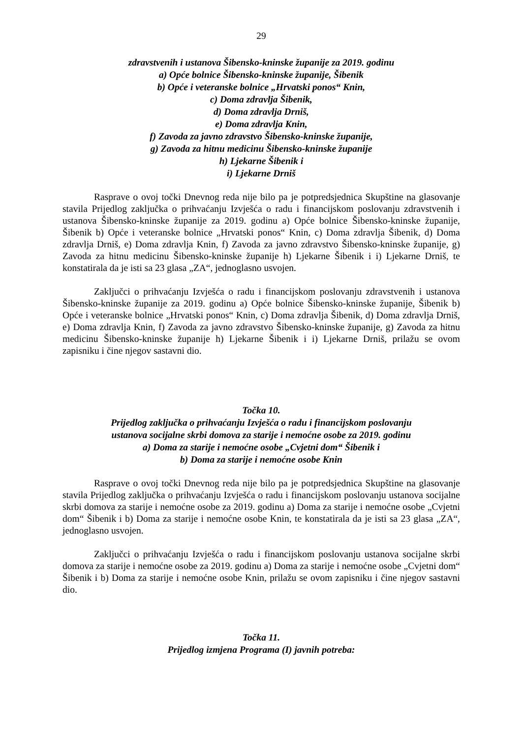29
zdravstvenih i ustanova Šibensko-kninske županije za 2019. godinu
a) Opće bolnice Šibensko-kninske županije, Šibenik
b) Opće i veteranske bolnice „Hrvatski ponos“ Knin,
c) Doma zdravlja Šibenik,
d) Doma zdravlja Drniš,
e) Doma zdravlja Knin,
f) Zavoda za javno zdravstvo Šibensko-kninske županije,
g) Zavoda za hitnu medicinu Šibensko-kninske županije
h) Ljekarne Šibenik i
i) Ljekarne Drniš
Rasprave o ovoj točki Dnevnog reda nije bilo pa je potpredsjednica Skupštine na glasovanje stavila Prijedlog zaključka o prihvaćanju Izvješća o radu i financijskom poslovanju zdravstvenih i ustanova Šibensko-kninske županije za 2019. godinu a) Opće bolnice Šibensko-kninske županije, Šibenik b) Opće i veteranske bolnice „Hrvatski ponos“ Knin, c) Doma zdravlja Šibenik, d) Doma zdravlja Drniš, e) Doma zdravlja Knin, f) Zavoda za javno zdravstvo Šibensko-kninske županije, g) Zavoda za hitnu medicinu Šibensko-kninske županije h) Ljekarne Šibenik i i) Ljekarne Drniš, te konstatirala da je isti sa 23 glasa „ZA“, jednoglasno usvojen.
Zaključci o prihvaćanju Izvješća o radu i financijskom poslovanju zdravstvenih i ustanova Šibensko-kninske županije za 2019. godinu a) Opće bolnice Šibensko-kninske županije, Šibenik b) Opće i veteranske bolnice „Hrvatski ponos“ Knin, c) Doma zdravlja Šibenik, d) Doma zdravlja Drniš, e) Doma zdravlja Knin, f) Zavoda za javno zdravstvo Šibensko-kninske županije, g) Zavoda za hitnu medicinu Šibensko-kninske županije h) Ljekarne Šibenik i i) Ljekarne Drniš, prilažu se ovom zapisniku i čine njegov sastavni dio.
Točka 10.
Prijedlog zaključka o prihvaćanju Izvješća o radu i financijskom poslovanju
ustanova socijalne skrbi domova za starije i nemoćne osobe za 2019. godinu
a) Doma za starije i nemoćne osobe „Cvjetni dom“ Šibenik i
b) Doma za starije i nemoćne osobe Knin
Rasprave o ovoj točki Dnevnog reda nije bilo pa je potpredsjednica Skupštine na glasovanje stavila Prijedlog zaključka o prihvaćanju Izvješća o radu i financijskom poslovanju ustanova socijalne skrbi domova za starije i nemoćne osobe za 2019. godinu a) Doma za starije i nemoćne osobe „Cvjetni dom“ Šibenik i b) Doma za starije i nemoćne osobe Knin, te konstatirala da je isti sa 23 glasa „ZA“, jednoglasno usvojen.
Zaključci o prihvaćanju Izvješća o radu i financijskom poslovanju ustanova socijalne skrbi domova za starije i nemoćne osobe za 2019. godinu a) Doma za starije i nemoćne osobe „Cvjetni dom“ Šibenik i b) Doma za starije i nemoćne osobe Knin, prilažu se ovom zapisniku i čine njegov sastavni dio.
Točka 11.
Prijedlog izmjena Programa (I) javnih potreba: